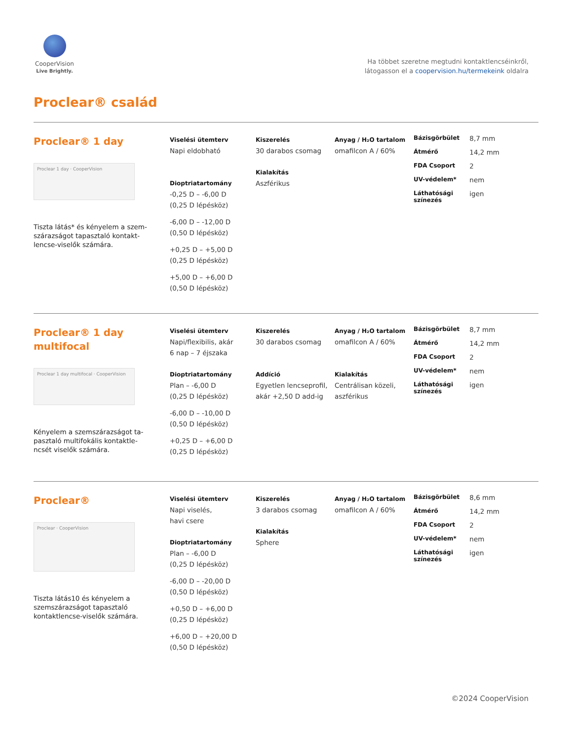CooperVision
Live Brightly.
Ha többet szeretne megtudni kontaktlencséinkről,
látogasson el a coopervision.hu/termekeink oldalra
Proclear® család
Proclear® 1 day
Proclear 1 day · CooperVision
Tiszta látás* és kényelem a szem­szárazságot tapasztaló kontakt­lencse-viselők számára.
Viselési ütemterv
Napi eldobható
Dioptriatartomány
-0,25 D – -6,00 D
(0,25 D lépésköz)
-6,00 D – -12,00 D
(0,50 D lépésköz)
+0,25 D – +5,00 D
(0,25 D lépésköz)
+5,00 D – +6,00 D
(0,50 D lépésköz)
Kiszerelés
30 darabos csomag
Kialakítás
Aszférikus
Anyag / H₂O tartalom
omafilcon A / 60%
| Bázisgörbület | 8,7 mm |
| Átmérő | 14,2 mm |
| FDA Csoport | 2 |
| UV-védelem* | nem |
| Láthatósági színezés | igen |
Proclear® 1 day
multifocal
Proclear 1 day multifocal · CooperVision
Kényelem a szemszárazságot ta­pasztaló multifokális kontaktle­ncsét viselők számára.
Viselési ütemterv
Napi/flexibilis, akár
6 nap – 7 éjszaka
Dioptriatartomány
Plan – -6,00 D
(0,25 D lépésköz)
-6,00 D – -10,00 D
(0,50 D lépésköz)
+0,25 D – +6,00 D
(0,25 D lépésköz)
Kiszerelés
30 darabos csomag
Addíció
Egyetlen lencseprofil, akár +2,50 D add-ig
Anyag / H₂O tartalom
omafilcon A / 60%
Kialakítás
Centrálisan közeli, aszférikus
| Bázisgörbület | 8,7 mm |
| Átmérő | 14,2 mm |
| FDA Csoport | 2 |
| UV-védelem* | nem |
| Láthatósági színezés | igen |
Proclear®
Proclear · CooperVision
Tiszta látás10 és kényelem a szemszárazságot tapasztaló kontaktlencse-viselők számára.
Viselési ütemterv
Napi viselés,
havi csere
Dioptriatartomány
Plan – -6,00 D
(0,25 D lépésköz)
-6,00 D – -20,00 D
(0,50 D lépésköz)
+0,50 D – +6,00 D
(0,25 D lépésköz)
+6,00 D – +20,00 D
(0,50 D lépésköz)
Kiszerelés
3 darabos csomag
Kialakítás
Sphere
Anyag / H₂O tartalom
omafilcon A / 60%
| Bázisgörbület | 8,6 mm |
| Átmérő | 14,2 mm |
| FDA Csoport | 2 |
| UV-védelem* | nem |
| Láthatósági színezés | igen |
©2024 CooperVision